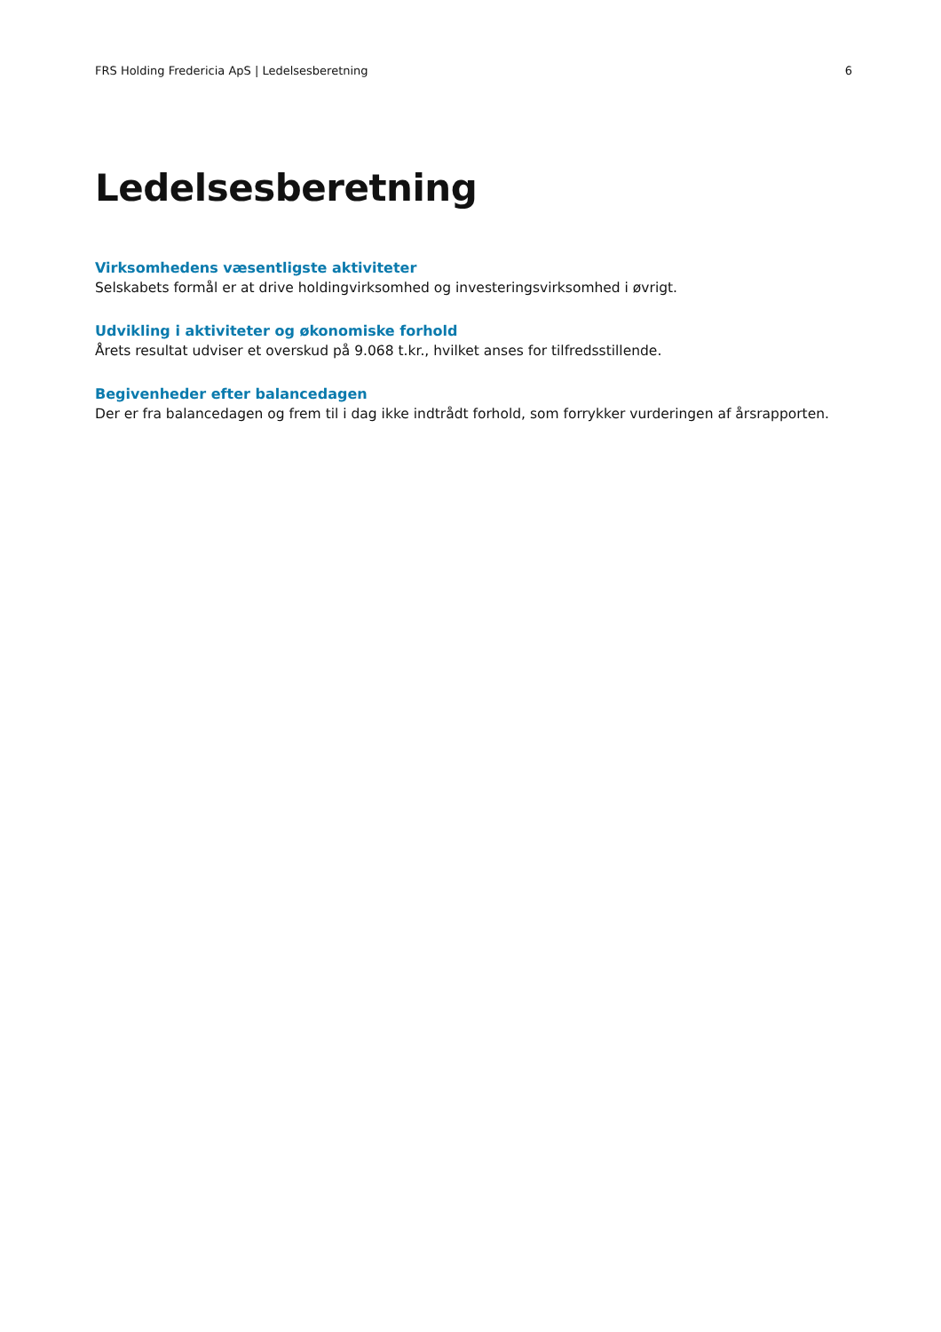FRS Holding Fredericia ApS | Ledelsesberetning 6
Ledelsesberetning
Virksomhedens væsentligste aktiviteter
Selskabets formål er at drive holdingvirksomhed og investeringsvirksomhed i øvrigt.
Udvikling i aktiviteter og økonomiske forhold
Årets resultat udviser et overskud på 9.068 t.kr., hvilket anses for tilfredsstillende.
Begivenheder efter balancedagen
Der er fra balancedagen og frem til i dag ikke indtrådt forhold, som forrykker vurderingen af årsrapporten.